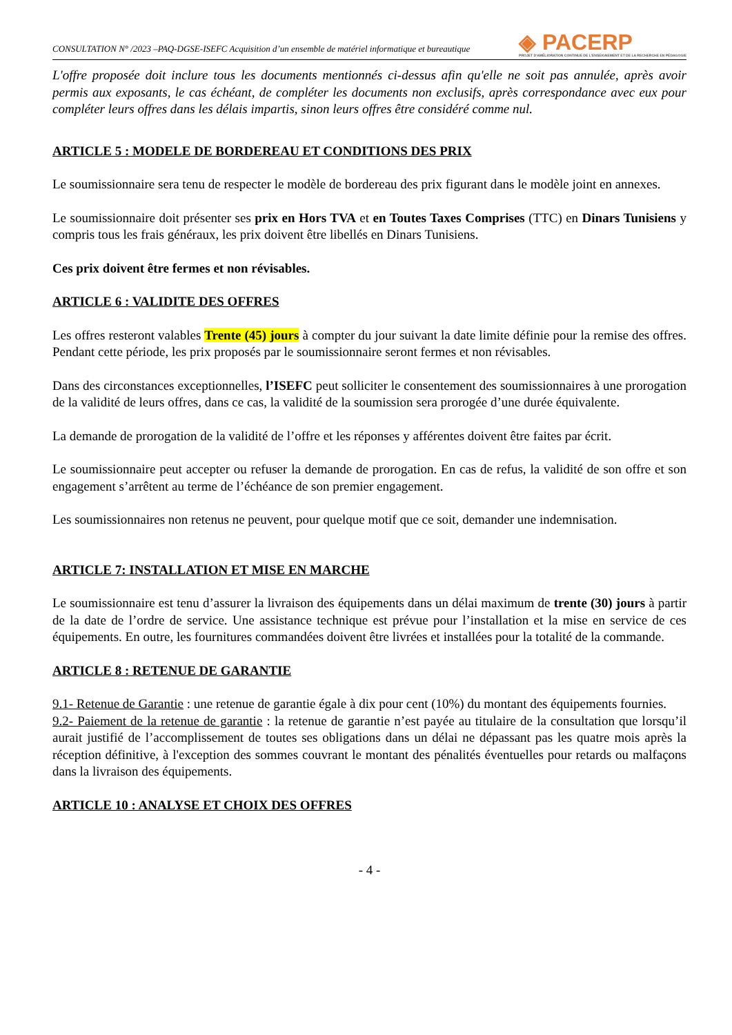CONSULTATION N° /2023 –PAQ-DGSE-ISEFC Acquisition d’un ensemble de matériel informatique et bureautique
◈ PACERP
PROJET D'AMÉLIORATION CONTINUE DE L'ENSEIGNEMENT ET DE LA RECHERCHE EN PÉDAGOGIE
L'offre proposée doit inclure tous les documents mentionnés ci-dessus afin qu'elle ne soit pas annulée, après avoir permis aux exposants, le cas échéant, de compléter les documents non exclusifs, après correspondance avec eux pour compléter leurs offres dans les délais impartis, sinon leurs offres être considéré comme nul.
ARTICLE 5 : MODELE DE BORDEREAU ET CONDITIONS DES PRIX
Le soumissionnaire sera tenu de respecter le modèle de bordereau des prix figurant dans le modèle joint en annexes.
Le soumissionnaire doit présenter ses prix en Hors TVA et en Toutes Taxes Comprises (TTC) en Dinars Tunisiens y compris tous les frais généraux, les prix doivent être libellés en Dinars Tunisiens.
Ces prix doivent être fermes et non révisables.
ARTICLE 6 : VALIDITE DES OFFRES
Les offres resteront valables Trente (45) jours à compter du jour suivant la date limite définie pour la remise des offres. Pendant cette période, les prix proposés par le soumissionnaire seront fermes et non révisables.
Dans des circonstances exceptionnelles, l’ISEFC peut solliciter le consentement des soumissionnaires à une prorogation de la validité de leurs offres, dans ce cas, la validité de la soumission sera prorogée d’une durée équivalente.
La demande de prorogation de la validité de l’offre et les réponses y afférentes doivent être faites par écrit.
Le soumissionnaire peut accepter ou refuser la demande de prorogation. En cas de refus, la validité de son offre et son engagement s’arrêtent au terme de l’échéance de son premier engagement.
Les soumissionnaires non retenus ne peuvent, pour quelque motif que ce soit, demander une indemnisation.
ARTICLE 7: INSTALLATION ET MISE EN MARCHE
Le soumissionnaire est tenu d’assurer la livraison des équipements dans un délai maximum de trente (30) jours à partir de la date de l’ordre de service. Une assistance technique est prévue pour l’installation et la mise en service de ces équipements. En outre, les fournitures commandées doivent être livrées et installées pour la totalité de la commande.
ARTICLE 8 : RETENUE DE GARANTIE
9.1- Retenue de Garantie : une retenue de garantie égale à dix pour cent (10%) du montant des équipements fournies.
9.2- Paiement de la retenue de garantie : la retenue de garantie n’est payée au titulaire de la consultation que lorsqu’il aurait justifié de l’accomplissement de toutes ses obligations dans un délai ne dépassant pas les quatre mois après la réception définitive, à l'exception des sommes couvrant le montant des pénalités éventuelles pour retards ou malfaçons dans la livraison des équipements.
ARTICLE 10 : ANALYSE ET CHOIX DES OFFRES
- 4 -